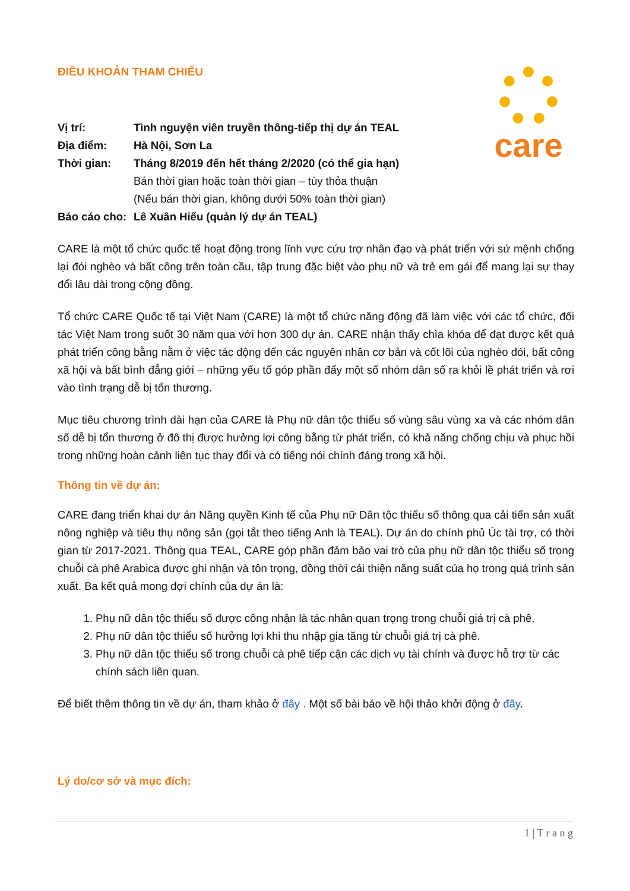care
ĐIỀU KHOẢN THAM CHIẾU
| Vị trí: | Tình nguyện viên truyền thông-tiếp thị dự án TEAL |
| Địa điểm: | Hà Nội, Sơn La |
| Thời gian: | Tháng 8/2019 đến hết tháng 2/2020 (có thể gia hạn) Bán thời gian hoặc toàn thời gian – tùy thỏa thuận (Nếu bán thời gian, không dưới 50% toàn thời gian) |
| Báo cáo cho: | Lê Xuân Hiếu (quản lý dự án TEAL) |
CARE là một tổ chức quốc tế hoạt động trong lĩnh vực cứu trợ nhân đạo và phát triển với sứ mệnh chống lại đói nghèo và bất công trên toàn cầu, tập trung đặc biệt vào phụ nữ và trẻ em gái để mang lại sự thay đổi lâu dài trong cộng đồng.
Tổ chức CARE Quốc tế tại Việt Nam (CARE) là một tổ chức năng động đã làm việc với các tổ chức, đối tác Việt Nam trong suốt 30 năm qua với hơn 300 dự án. CARE nhận thấy chìa khóa để đạt được kết quả phát triển công bằng nằm ở việc tác động đến các nguyên nhân cơ bản và cốt lõi của nghèo đói, bất công xã hội và bất bình đẳng giới – những yếu tố góp phần đẩy một số nhóm dân số ra khỏi lề phát triển và rơi vào tình trạng dễ bị tổn thương.
Mục tiêu chương trình dài hạn của CARE là Phụ nữ dân tộc thiểu số vùng sâu vùng xa và các nhóm dân số dễ bị tổn thương ở đô thị được hưởng lợi công bằng từ phát triển, có khả năng chống chịu và phục hồi trong những hoàn cảnh liên tục thay đổi và có tiếng nói chính đáng trong xã hội.
Thông tin về dự án:
CARE đang triển khai dự án Nâng quyền Kinh tế của Phụ nữ Dân tộc thiểu số thông qua cải tiến sản xuất nông nghiệp và tiêu thụ nông sản (gọi tắt theo tiếng Anh là TEAL). Dự án do chính phủ Úc tài trợ, có thời gian từ 2017-2021. Thông qua TEAL, CARE góp phần đảm bảo vai trò của phụ nữ dân tộc thiểu số trong chuỗi cà phê Arabica được ghi nhận và tôn trọng, đồng thời cải thiện năng suất của họ trong quá trình sản xuất. Ba kết quả mong đợi chính của dự án là:
1. Phụ nữ dân tộc thiểu số được công nhận là tác nhân quan trọng trong chuỗi giá trị cà phê.
2. Phụ nữ dân tộc thiểu số hưởng lợi khi thu nhập gia tăng từ chuỗi giá trị cà phê.
3. Phụ nữ dân tộc thiểu số trong chuỗi cà phê tiếp cận các dịch vụ tài chính và được hỗ trợ từ các chính sách liên quan.
Để biết thêm thông tin về dự án, tham khảo ở đây . Một số bài báo về hội thảo khởi động ở đây.
Lý do/cơ sở và mục đích:
1 | T r a n g